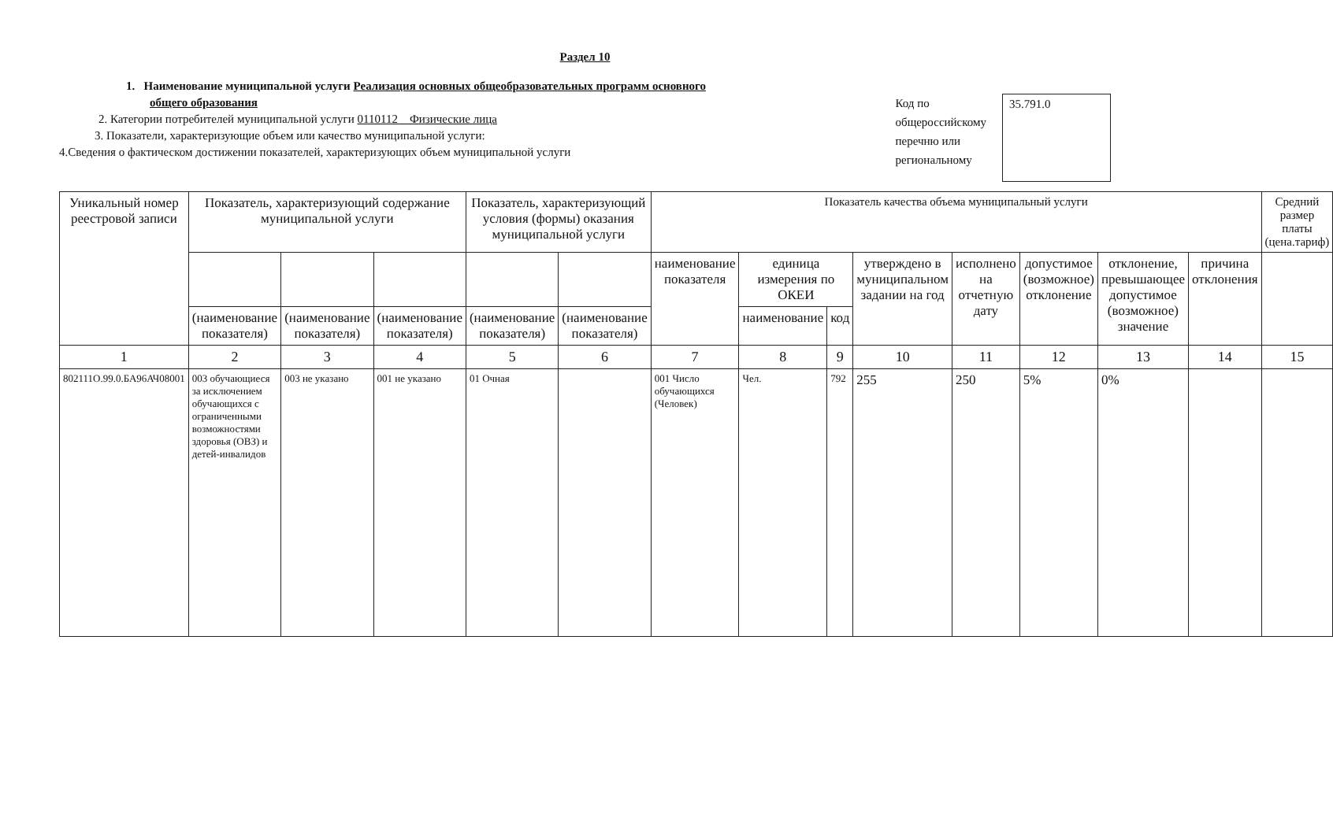Раздел 10
1. Наименование муниципальной услуги Реализация основных общеобразовательных программ основного
общего образования
2. Категории потребителей муниципальной услуги 0110112 Физические лица
3. Показатели, характеризующие объем или качество муниципальной услуги:
4.Сведения о фактическом достижении показателей, характеризующих объем муниципальной услуги
Код по
общероссийскому
перечню или
региональному
35.791.0
| Уникальный номер реестровой записи | Показатель, характеризующий содержание муниципальной услуги | | | Показатель, характеризующий условия (формы) оказания муниципальной услуги | | Показатель качества объема муниципальный услуги | | | | | | | | Средний размер платы (цена.тариф) |
| --- | --- | --- | --- | --- | --- | --- | --- | --- | --- | --- | --- | --- | --- | --- |
| | | | | | | наименование показателя | единица измерения по ОКЕИ | | утверждено в муниципальном задании на год | исполнено на отчетную дату | допустимое (возможное) отклонение | отклонение, превышающее допустимое (возможное) значение | причина отклонения | |
| | (наименование показателя) | (наименование показателя) | (наименование показателя) | (наименование показателя) | (наименование показателя) | | наименование | код | | | | | | |
| 1 | 2 | 3 | 4 | 5 | 6 | 7 | 8 | 9 | 10 | 11 | 12 | 13 | 14 | 15 |
| 802111О.99.0.БА96АЧ08001 | 003 обучающиеся за исключением обучающихся с ограниченными возможностями здоровья (ОВЗ) и детей-инвалидов | 003 не указано | 001 не указано | 01 Очная | | 001 Число обучающихся (Человек) | Чел. | 792 | 255 | 250 | 5% | 0% | | |